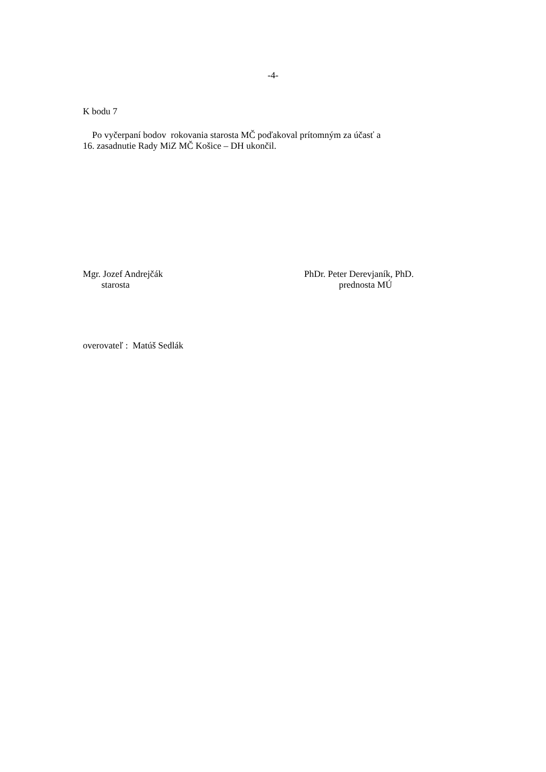-4-
K bodu 7
Po vyčerpaní bodov rokovania starosta MČ poďakoval prítomným za účasť a
16. zasadnutie Rady MiZ MČ Košice – DH ukončil.
Mgr. Jozef Andrejčák
starosta
PhDr. Peter Derevjaník, PhD.
prednosta MÚ
overovateľ : Matúš Sedlák